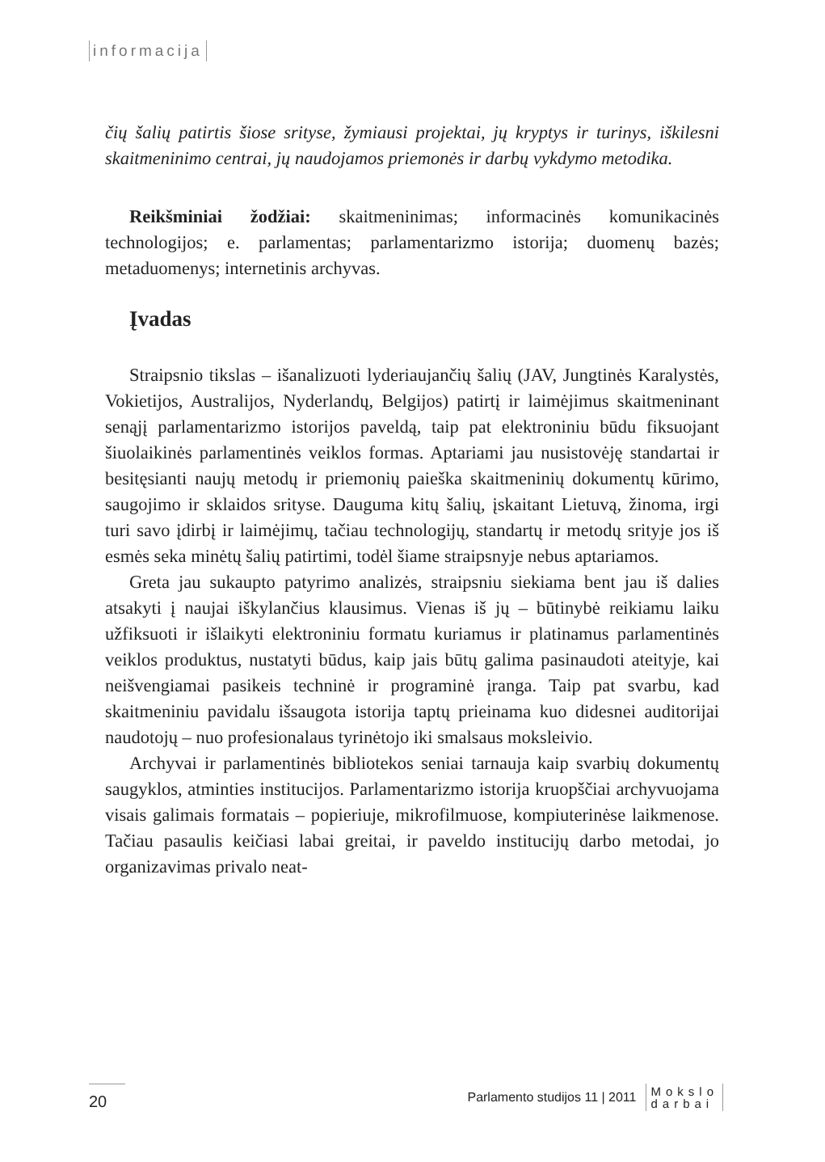informacija
čių šalių patirtis šiose srityse, žymiausi projektai, jų kryptys ir turinys, iškilesni skaitmeninimo centrai, jų naudojamos priemonės ir darbų vykdymo metodika.
Reikšminiai žodžiai: skaitmeninimas; informacinės komunikacinės technologijos; e. parlamentas; parlamentarizmo istorija; duomenų bazės; metaduomenys; internetinis archyvas.
Įvadas
Straipsnio tikslas – išanalizuoti lyderiaujančių šalių (JAV, Jungtinės Karalystės, Vokietijos, Australijos, Nyderlandų, Belgijos) patirtį ir laimėjimus skaitmeninant senąjį parlamentarizmo istorijos paveldą, taip pat elektroniniu būdu fiksuojant šiuolaikinės parlamentinės veiklos formas. Aptariami jau nusistovėję standartai ir besitęsianti naujų metodų ir priemonių paieška skaitmeninių dokumentų kūrimo, saugojimo ir sklaidos srityse. Dauguma kitų šalių, įskaitant Lietuvą, žinoma, irgi turi savo įdirbį ir laimėjimų, tačiau technologijų, standartų ir metodų srityje jos iš esmės seka minėtų šalių patirtimi, todėl šiame straipsnyje nebus aptariamos.
Greta jau sukaupto patyrimo analizės, straipsniu siekiama bent jau iš dalies atsakyti į naujai iškylančius klausimus. Vienas iš jų – būtinybė reikiamu laiku užfiksuoti ir išlaikyti elektroniniu formatu kuriamus ir platinamus parlamentinės veiklos produktus, nustatyti būdus, kaip jais būtų galima pasinaudoti ateityje, kai neišvengiamai pasikeis techninė ir programinė įranga. Taip pat svarbu, kad skaitmeniniu pavidalu išsaugota istorija taptų prieinama kuo didesnei auditorijai naudotojų – nuo profesionalaus tyrinėtojo iki smalsaus moksleivio.
Archyvai ir parlamentinės bibliotekos seniai tarnauja kaip svarbių dokumentų saugyklos, atminties institucijos. Parlamentarizmo istorija kruopščiai archyvuojama visais galimais formatais – popieriuje, mikrofilmuose, kompiuterinėse laikmenose. Tačiau pasaulis keičiasi labai greitai, ir paveldo institucijų darbo metodai, jo organizavimas privalo neat-
20
Parlamento studijos 11 | 2011 Mokslo
darbai